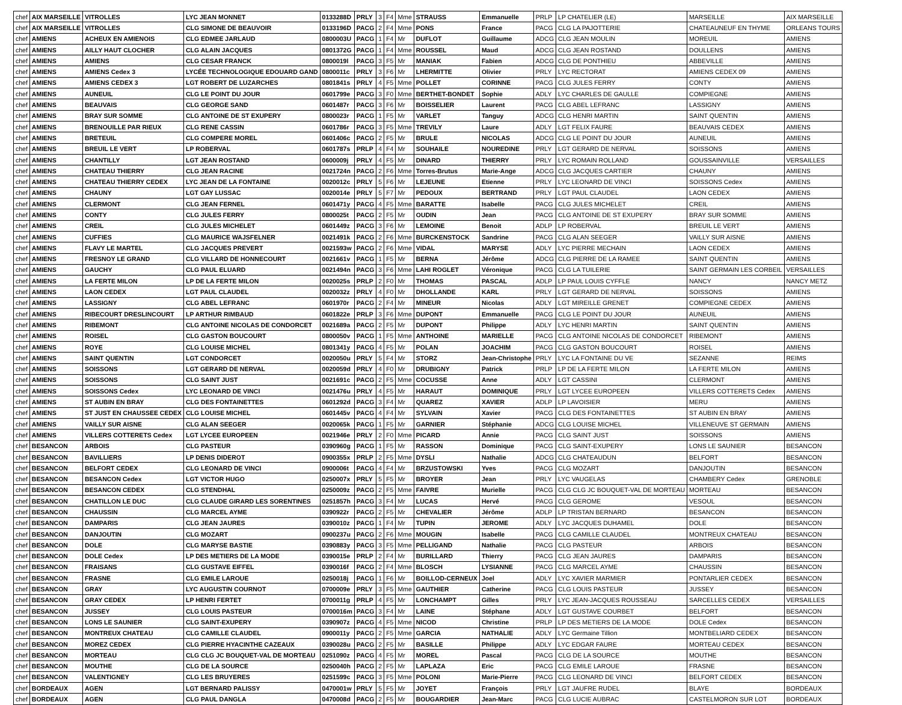| chef | AIX MARSEILLE | VITROLLES | LYC JEAN MONNET | 0133288D | PRLY | 3 | F4 | Mme | STRAUSS | Emmanuelle | PRLP | LP CHATELIER (LE) | MARSEILLE | AIX MARSEILLE |
| chef | AIX MARSEILLE | VITROLLES | CLG SIMONE DE BEAUVOIR | 0133196D | PACG | 2 | F4 | Mme | PONS | France | PACG | CLG LA PAJOTTERIE | CHATEAUNEUF EN THYME | ORLEANS TOURS |
| chef | AMIENS | ACHEUX EN AMIENOIS | CLG EDMEE JARLAUD | 0800003U | PACG | 1 | F4 | Mr | DUFLOT | Guillaume | ADCG | CLG JEAN MOULIN | MOREUIL | AMIENS |
| chef | AMIENS | AILLY HAUT CLOCHER | CLG ALAIN JACQUES | 0801372G | PACG | 1 | F4 | Mme | ROUSSEL | Maud | ADCG | CLG JEAN ROSTAND | DOULLENS | AMIENS |
| chef | AMIENS | AMIENS | CLG CESAR FRANCK | 0800019l | PACG | 3 | F5 | Mr | MANIAK | Fabien | ADCG | CLG DE PONTHIEU | ABBEVILLE | AMIENS |
| chef | AMIENS | AMIENS Cedex 3 | LYCÉE TECHNOLOGIQUE EDOUARD GAND | 0800011c | PRLY | 3 | F6 | Mr | LHERMITTE | Olivier | PRLY | LYC RECTORAT | AMIENS CEDEX 09 | AMIENS |
| chef | AMIENS | AMIENS CEDEX 3 | LGT ROBERT DE LUZARCHES | 0801841s | PRLY | 4 | F5 | Mme | POLLET | CORINNE | PACG | CLG JULES FERRY | CONTY | AMIENS |
| chef | AMIENS | AUNEUIL | CLG LE POINT DU JOUR | 0601799e | PACG | 3 | F0 | Mme | BERTHET-BONDET | Sophie | ADLY | LYC CHARLES DE GAULLE | COMPIEGNE | AMIENS |
| chef | AMIENS | BEAUVAIS | CLG GEORGE SAND | 0601487r | PACG | 3 | F6 | Mr | BOISSELIER | Laurent | PACG | CLG ABEL LEFRANC | LASSIGNY | AMIENS |
| chef | AMIENS | BRAY SUR SOMME | CLG ANTOINE DE ST EXUPERY | 0800023r | PACG | 1 | F5 | Mr | VARLET | Tanguy | ADCG | CLG HENRI MARTIN | SAINT QUENTIN | AMIENS |
| chef | AMIENS | BRENOUILLE PAR RIEUX | CLG RENE CASSIN | 0601786r | PACG | 3 | F5 | Mme | TREVILY | Laure | ADLY | LGT FELIX FAURE | BEAUVAIS CEDEX | AMIENS |
| chef | AMIENS | BRETEUIL | CLG COMPERE MOREL | 0601406c | PACG | 2 | F5 | Mr | BRULE | NICOLAS | ADCG | CLG LE POINT DU JOUR | AUNEUIL | AMIENS |
| chef | AMIENS | BREUIL LE VERT | LP ROBERVAL | 0601787s | PRLP | 4 | F4 | Mr | SOUHAILE | NOUREDINE | PRLY | LGT GERARD DE NERVAL | SOISSONS | AMIENS |
| chef | AMIENS | CHANTILLY | LGT JEAN ROSTAND | 0600009j | PRLY | 4 | F5 | Mr | DINARD | THIERRY | PRLY | LYC ROMAIN ROLLAND | GOUSSAINVILLE | VERSAILLES |
| chef | AMIENS | CHATEAU THIERRY | CLG JEAN RACINE | 0021724n | PACG | 2 | F6 | Mme | Torres-Brutus | Marie-Ange | ADCG | CLG JACQUES CARTIER | CHAUNY | AMIENS |
| chef | AMIENS | CHATEAU THIERRY CEDEX | LYC JEAN DE LA FONTAINE | 0020012c | PRLY | 5 | F6 | Mr | LEJEUNE | Etienne | PRLY | LYC LEONARD DE VINCI | SOISSONS Cedex | AMIENS |
| chef | AMIENS | CHAUNY | LGT GAY LUSSAC | 0020014e | PRLY | 5 | F7 | Mr | PEDOUX | BERTRAND | PRLY | LGT PAUL CLAUDEL | LAON CEDEX | AMIENS |
| chef | AMIENS | CLERMONT | CLG JEAN FERNEL | 0601471y | PACG | 4 | F5 | Mme | BARATTE | Isabelle | PACG | CLG JULES MICHELET | CREIL | AMIENS |
| chef | AMIENS | CONTY | CLG JULES FERRY | 0800025t | PACG | 2 | F5 | Mr | OUDIN | Jean | PACG | CLG ANTOINE DE ST EXUPERY | BRAY SUR SOMME | AMIENS |
| chef | AMIENS | CREIL | CLG JULES MICHELET | 0601449z | PACG | 3 | F6 | Mr | LEMOINE | Benoit | ADLP | LP ROBERVAL | BREUIL LE VERT | AMIENS |
| chef | AMIENS | CUFFIES | CLG MAURICE WAJSFELNER | 0021491k | PACG | 2 | F6 | Mme | BURCKENSTOCK | Sandrine | PACG | CLG ALAN SEEGER | VAILLY SUR AISNE | AMIENS |
| chef | AMIENS | FLAVY LE MARTEL | CLG JACQUES PREVERT | 0021593w | PACG | 2 | F6 | Mme | VIDAL | MARYSE | ADLY | LYC PIERRE MECHAIN | LAON CEDEX | AMIENS |
| chef | AMIENS | FRESNOY LE GRAND | CLG VILLARD DE HONNECOURT | 0021661v | PACG | 1 | F5 | Mr | BERNA | Jérôme | ADCG | CLG PIERRE DE LA RAMEE | SAINT QUENTIN | AMIENS |
| chef | AMIENS | GAUCHY | CLG PAUL ELUARD | 0021494n | PACG | 3 | F6 | Mme | LAHI ROGLET | Véronique | PACG | CLG LA TUILERIE | SAINT GERMAIN LES CORBEIL | VERSAILLES |
| chef | AMIENS | LA FERTE MILON | LP DE LA FERTE MILON | 0020025s | PRLP | 2 | F0 | Mr | THOMAS | PASCAL | ADLP | LP PAUL LOUIS CYFFLE | NANCY | NANCY METZ |
| chef | AMIENS | LAON CEDEX | LGT PAUL CLAUDEL | 0020032z | PRLY | 4 | F0 | Mr | DHOLLANDE | KARL | PRLY | LGT GERARD DE NERVAL | SOISSONS | AMIENS |
| chef | AMIENS | LASSIGNY | CLG ABEL LEFRANC | 0601970r | PACG | 2 | F4 | Mr | MINEUR | Nicolas | ADLY | LGT MIREILLE GRENET | COMPIEGNE CEDEX | AMIENS |
| chef | AMIENS | RIBECOURT DRESLINCOURT | LP ARTHUR RIMBAUD | 0601822e | PRLP | 3 | F6 | Mme | DUPONT | Emmanuelle | PACG | CLG LE POINT DU JOUR | AUNEUIL | AMIENS |
| chef | AMIENS | RIBEMONT | CLG ANTOINE NICOLAS DE CONDORCET | 0021689a | PACG | 2 | F5 | Mr | DUPONT | Philippe | ADLY | LYC HENRI MARTIN | SAINT QUENTIN | AMIENS |
| chef | AMIENS | ROISEL | CLG GASTON BOUCOURT | 0800050v | PACG | 1 | F5 | Mme | ANTHOINE | MARIELLE | PACG | CLG ANTOINE NICOLAS DE CONDORCET | RIBEMONT | AMIENS |
| chef | AMIENS | ROYE | CLG LOUISE MICHEL | 0801341y | PACG | 4 | F5 | Mr | POLAN | JOACHIM | PACG | CLG GASTON BOUCOURT | ROISEL | AMIENS |
| chef | AMIENS | SAINT QUENTIN | LGT CONDORCET | 0020050u | PRLY | 5 | F4 | Mr | STORZ | Jean-Christophe | PRLY | LYC LA FONTAINE DU VE | SEZANNE | REIMS |
| chef | AMIENS | SOISSONS | LGT GERARD DE NERVAL | 0020059d | PRLY | 4 | F0 | Mr | DRUBIGNY | Patrick | PRLP | LP DE LA FERTE MILON | LA FERTE MILON | AMIENS |
| chef | AMIENS | SOISSONS | CLG SAINT JUST | 0021691c | PACG | 2 | F5 | Mme | COCUSSE | Anne | ADLY | LGT CASSINI | CLERMONT | AMIENS |
| chef | AMIENS | SOISSONS Cedex | LYC LEONARD DE VINCI | 0021476u | PRLY | 4 | F5 | Mr | HARAUT | DOMINIQUE | PRLY | LGT LYCEE EUROPEEN | VILLERS COTTERETS Cedex | AMIENS |
| chef | AMIENS | ST AUBIN EN BRAY | CLG DES FONTAINETTES | 0601292d | PACG | 3 | F4 | Mr | QUAREZ | XAVIER | ADLP | LP LAVOISIER | MERU | AMIENS |
| chef | AMIENS | ST JUST EN CHAUSSEE CEDEX | CLG LOUISE MICHEL | 0601445v | PACG | 4 | F4 | Mr | SYLVAIN | Xavier | PACG | CLG DES FONTAINETTES | ST AUBIN EN BRAY | AMIENS |
| chef | AMIENS | VAILLY SUR AISNE | CLG ALAN SEEGER | 0020065k | PACG | 1 | F5 | Mr | GARNIER | Stéphanie | ADCG | CLG LOUISE MICHEL | VILLENEUVE ST GERMAIN | AMIENS |
| chef | AMIENS | VILLERS COTTERETS Cedex | LGT LYCEE EUROPEEN | 0021946e | PRLY | 2 | F0 | Mme | PICARD | Annie | PACG | CLG SAINT JUST | SOISSONS | AMIENS |
| chef | BESANCON | ARBOIS | CLG PASTEUR | 0390960g | PACG | 1 | F5 | Mr | RASSON | Dominique | PACG | CLG SAINT-EXUPERY | LONS LE SAUNIER | BESANCON |
| chef | BESANCON | BAVILLIERS | LP DENIS DIDEROT | 0900355x | PRLP | 2 | F5 | Mme | DYSLI | Nathalie | ADCG | CLG CHATEAUDUN | BELFORT | BESANCON |
| chef | BESANCON | BELFORT CEDEX | CLG LEONARD DE VINCI | 0900006t | PACG | 4 | F4 | Mr | BRZUSTOWSKI | Yves | PACG | CLG MOZART | DANJOUTIN | BESANCON |
| chef | BESANCON | BESANCON Cedex | LGT VICTOR HUGO | 0250007x | PRLY | 5 | F5 | Mr | BROYER | Jean | PRLY | LYC VAUGELAS | CHAMBERY Cedex | GRENOBLE |
| chef | BESANCON | BESANCON CEDEX | CLG STENDHAL | 0250009z | PACG | 2 | F5 | Mme | FAIVRE | Murielle | PACG | CLG CLG JC BOUQUET-VAL DE MORTEAU | MORTEAU | BESANCON |
| chef | BESANCON | CHATILLON LE DUC | CLG CLAUDE GIRARD LES SORENTINES | 0251857h | PACG | 3 | F4 | Mr | LUCAS | Hervé | PACG | CLG GEROME | VESOUL | BESANCON |
| chef | BESANCON | CHAUSSIN | CLG MARCEL AYME | 0390922r | PACG | 2 | F5 | Mr | CHEVALIER | Jérôme | ADLP | LP TRISTAN BERNARD | BESANCON | BESANCON |
| chef | BESANCON | DAMPARIS | CLG JEAN JAURES | 0390010z | PACG | 1 | F4 | Mr | TUPIN | JEROME | ADLY | LYC JACQUES DUHAMEL | DOLE | BESANCON |
| chef | BESANCON | DANJOUTIN | CLG MOZART | 0900237u | PACG | 2 | F6 | Mme | MOUGIN | Isabelle | PACG | CLG CAMILLE CLAUDEL | MONTREUX CHATEAU | BESANCON |
| chef | BESANCON | DOLE | CLG MARYSE BASTIE | 0390883y | PACG | 3 | F5 | Mme | PELLIGAND | Nathalie | PACG | CLG PASTEUR | ARBOIS | BESANCON |
| chef | BESANCON | DOLE Cedex | LP DES METIERS DE LA MODE | 0390015e | PRLP | 2 | F4 | Mr | BURILLARD | Thierry | PACG | CLG JEAN JAURES | DAMPARIS | BESANCON |
| chef | BESANCON | FRAISANS | CLG GUSTAVE EIFFEL | 0390016f | PACG | 2 | F4 | Mme | BLOSCH | LYSIANNE | PACG | CLG MARCEL AYME | CHAUSSIN | BESANCON |
| chef | BESANCON | FRASNE | CLG EMILE LAROUE | 0250018j | PACG | 1 | F6 | Mr | BOILLOD-CERNEUX | Joel | ADLY | LYC XAVIER MARMIER | PONTARLIER CEDEX | BESANCON |
| chef | BESANCON | GRAY | LYC AUGUSTIN COURNOT | 0700009e | PRLY | 3 | F5 | Mme | GAUTHIER | Catherine | PACG | CLG LOUIS PASTEUR | JUSSEY | BESANCON |
| chef | BESANCON | GRAY CEDEX | LP HENRI FERTET | 0700011g | PRLP | 4 | F5 | Mr | LONCHAMPT | Gilles | PRLY | LYC JEAN-JACQUES ROUSSEAU | SARCELLES CEDEX | VERSAILLES |
| chef | BESANCON | JUSSEY | CLG LOUIS PASTEUR | 0700016m | PACG | 3 | F4 | Mr | LAINE | Stéphane | ADLY | LGT GUSTAVE COURBET | BELFORT | BESANCON |
| chef | BESANCON | LONS LE SAUNIER | CLG SAINT-EXUPERY | 0390907z | PACG | 4 | F5 | Mme | NICOD | Christine | PRLP | LP DES METIERS DE LA MODE | DOLE Cedex | BESANCON |
| chef | BESANCON | MONTREUX CHATEAU | CLG CAMILLE CLAUDEL | 0900011y | PACG | 2 | F5 | Mme | GARCIA | NATHALIE | ADLY | LYC Germaine Tillion | MONTBELIARD CEDEX | BESANCON |
| chef | BESANCON | MOREZ CEDEX | CLG PIERRE HYACINTHE CAZEAUX | 0390028u | PACG | 2 | F5 | Mr | BASILLE | Philippe | ADLY | LYC EDGAR FAURE | MORTEAU CEDEX | BESANCON |
| chef | BESANCON | MORTEAU | CLG CLG JC BOUQUET-VAL DE MORTEAU | 0251090z | PACG | 4 | F5 | Mr | MOREL | Pascal | PACG | CLG DE LA SOURCE | MOUTHE | BESANCON |
| chef | BESANCON | MOUTHE | CLG DE LA SOURCE | 0250040h | PACG | 2 | F5 | Mr | LAPLAZA | Eric | PACG | CLG EMILE LAROUE | FRASNE | BESANCON |
| chef | BESANCON | VALENTIGNEY | CLG LES BRUYERES | 0251599c | PACG | 3 | F5 | Mme | POLONI | Marie-Pierre | PACG | CLG LEONARD DE VINCI | BELFORT CEDEX | BESANCON |
| chef | BORDEAUX | AGEN | LGT BERNARD PALISSY | 0470001w | PRLY | 5 | F5 | Mr | JOYET | François | PRLY | LGT JAUFRE RUDEL | BLAYE | BORDEAUX |
| chef | BORDEAUX | AGEN | CLG PAUL DANGLA | 0470008d | PACG | 2 | F5 | Mr | BOUGARDIER | Jean-Marc | PACG | CLG LUCIE AUBRAC | CASTELMORON SUR LOT | BORDEAUX |